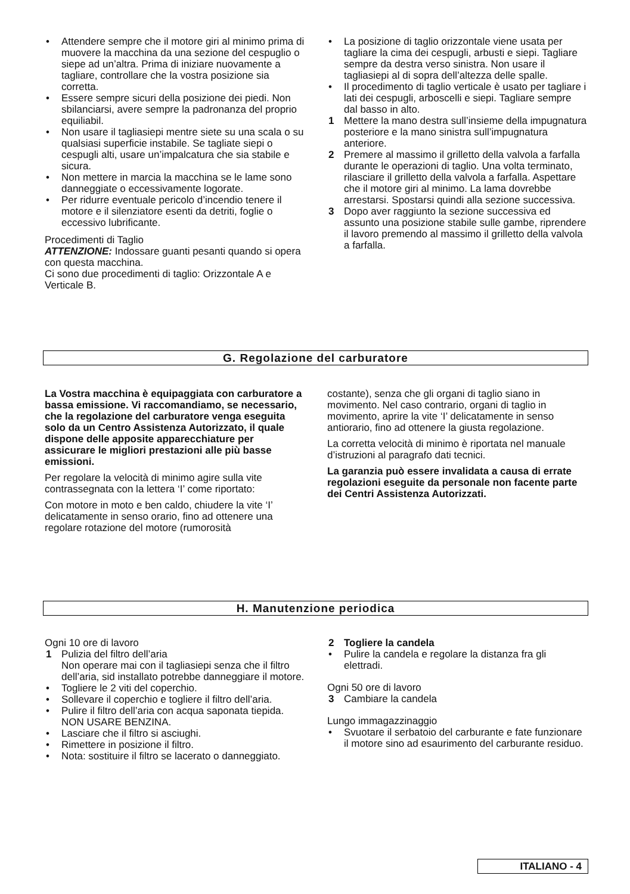• Attendere sempre che il motore giri al minimo prima di muovere la macchina da una sezione del cespuglio o siepe ad un’altra. Prima di iniziare nuovamente a tagliare, controllare che la vostra posizione sia corretta.
• Essere sempre sicuri della posizione dei piedi. Non sbilanciarsi, avere sempre la padronanza del proprio equiliabil.
• Non usare il tagliasiepi mentre siete su una scala o su qualsiasi superficie instabile. Se tagliate siepi o cespugli alti, usare un’impalcatura che sia stabile e sicura.
• Non mettere in marcia la macchina se le lame sono danneggiate o eccessivamente logorate.
• Per ridurre eventuale pericolo d’incendio tenere il motore e il silenziatore esenti da detriti, foglie o eccessivo lubrificante.
Procedimenti di Taglio
ATTENZIONE: Indossare guanti pesanti quando si opera con questa macchina.
Ci sono due procedimenti di taglio: Orizzontale A e Verticale B.
• La posizione di taglio orizzontale viene usata per tagliare la cima dei cespugli, arbusti e siepi. Tagliare sempre da destra verso sinistra. Non usare il tagliasiepi al di sopra dell’altezza delle spalle.
• Il procedimento di taglio verticale è usato per tagliare i lati dei cespugli, arboscelli e siepi. Tagliare sempre dal basso in alto.
1 Mettere la mano destra sull’insieme della impugnatura posteriore e la mano sinistra sull’impugnatura anteriore.
2 Premere al massimo il grilletto della valvola a farfalla durante le operazioni di taglio. Una volta terminato, rilasciare il grilletto della valvola a farfalla. Aspettare che il motore giri al minimo. La lama dovrebbe arrestarsi. Spostarsi quindi alla sezione successiva.
3 Dopo aver raggiunto la sezione successiva ed assunto una posizione stabile sulle gambe, riprendere il lavoro premendo al massimo il grilletto della valvola a farfalla.
G. Regolazione del carburatore
La Vostra macchina è equipaggiata con carburatore a bassa emissione. Vi raccomandiamo, se necessario, che la regolazione del carburatore venga eseguita solo da un Centro Assistenza Autorizzato, il quale dispone delle apposite apparecchiature per assicurare le migliori prestazioni alle più basse emissioni.
Per regolare la velocità di minimo agire sulla vite contrassegnata con la lettera ‘I’ come riportato:
Con motore in moto e ben caldo, chiudere la vite ‘I’ delicatamente in senso orario, fino ad ottenere una regolare rotazione del motore (rumorosità
costante), senza che gli organi di taglio siano in movimento. Nel caso contrario, organi di taglio in movimento, aprire la vite ‘I’ delicatamente in senso antiorario, fino ad ottenere la giusta regolazione.
La corretta velocità di minimo è riportata nel manuale d’istruzioni al paragrafo dati tecnici.
La garanzia può essere invalidata a causa di errate regolazioni eseguite da personale non facente parte dei Centri Assistenza Autorizzati.
H. Manutenzione periodica
Ogni 10 ore di lavoro
1 Pulizia del filtro dell’aria
Non operare mai con il tagliasiepi senza che il filtro dell’aria, sid installato potrebbe danneggiare il motore.
• Togliere le 2 viti del coperchio.
• Sollevare il coperchio e togliere il filtro dell’aria.
• Pulire il filtro dell’aria con acqua saponata tiepida. NON USARE BENZINA.
• Lasciare che il filtro si asciughi.
• Rimettere in posizione il filtro.
• Nota: sostituire il filtro se lacerato o danneggiato.
2 Togliere la candela
• Pulire la candela e regolare la distanza fra gli elettradi.
Ogni 50 ore di lavoro
3 Cambiare la candela
Lungo immagazzinaggio
• Svuotare il serbatoio del carburante e fate funzionare il motore sino ad esaurimento del carburante residuo.
ITALIANO - 4